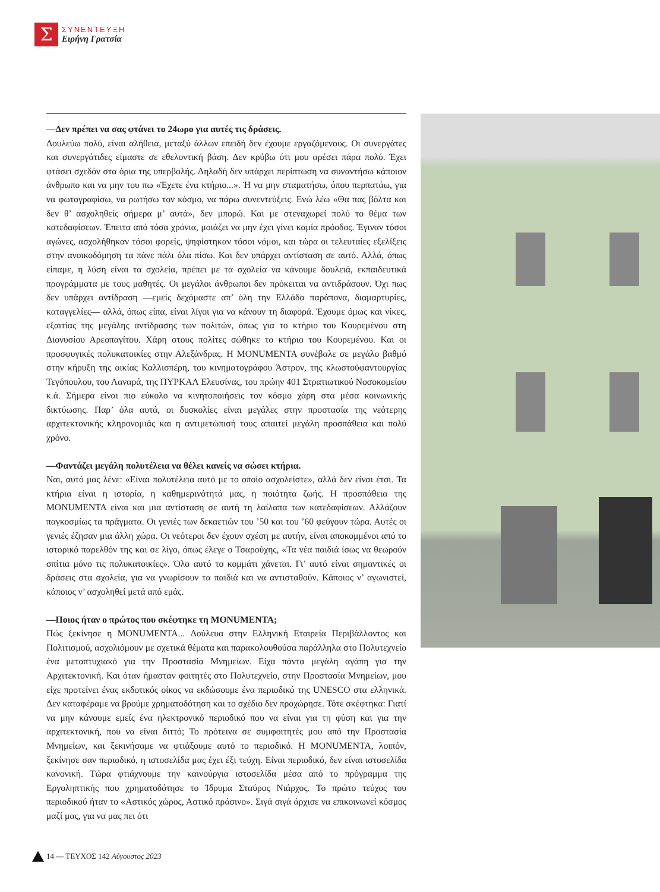Σ
ΣΥΝΕΝΤΕΥΞΗ
Ειρήνη Γρατσία
—Δεν πρέπει να σας φτάνει το 24ωρο για αυτές τις δράσεις.
Δουλεύω πολύ, είναι αλήθεια, μεταξύ άλλων επειδή δεν έχουμε εργαζόμενους. Οι συνεργάτες και συνεργάτιδες είμαστε σε εθελοντική βάση. Δεν κρύβω ότι μου αρέσει πάρα πολύ. Έχει φτάσει σχεδόν στα όρια της υπερβολής. Δηλαδή δεν υπάρχει περίπτωση να συναντήσω κάποιον άνθρωπο και να μην του πω «Έχετε ένα κτήριο...». Ή να μην σταματήσω, όπου περπατάω, για να φωτογραφίσω, να ρωτήσω τον κόσμο, να πάρω συνεντεύξεις. Ενώ λέω «Θα πας βόλτα και δεν θ’ ασχοληθείς σήμερα μ’ αυτά», δεν μπορώ. Και με στεναχωρεί πολύ το θέμα των κατεδαφίσεων. Έπειτα από τόσα χρόνια, μοιάζει να μην έχει γίνει καμία πρόοδος. Έγιναν τόσοι αγώνες, ασχολήθηκαν τόσοι φορείς, ψηφίστηκαν τόσοι νόμοι, και τώρα οι τελευταίες εξελίξεις στην ανοικοδόμηση τα πάνε πάλι όλα πίσω. Και δεν υπάρχει αντίσταση σε αυτό. Αλλά, όπως είπαμε, η λύση είναι τα σχολεία, πρέπει με τα σχολεία να κάνουμε δουλειά, εκπαιδευτικά προγράμματα με τους μαθητές. Οι μεγάλοι άνθρωποι δεν πρόκειται να αντιδράσουν. Όχι πως δεν υπάρχει αντίδραση —εμείς δεχόμαστε απ’ όλη την Ελλάδα παράπονα, διαμαρτυρίες, καταγγελίες— αλλά, όπως είπα, είναι λίγοι για να κάνουν τη διαφορά. Έχουμε όμως και νίκες, εξαιτίας της μεγάλης αντίδρασης των πολιτών, όπως για το κτήριο του Κουρεμένου στη Διονυσίου Αρεοπαγίτου. Χάρη στους πολίτες σώθηκε το κτήριο του Κουρεμένου. Και οι προσφυγικές πολυκατοικίες στην Αλεξάνδρας. Η MONUMENTA συνέβαλε σε μεγάλο βαθμό στην κήρυξη της οικίας Καλλισπέρη, του κινηματογράφου Άστρον, της κλωστοϋφαντουργίας Τεγόπουλου, του Λαναρά, της ΠΥΡΚΑΛ Ελευσίνας, του πρώην 401 Στρατιωτικού Νοσοκομείου κ.ά. Σήμερα είναι πιο εύκολο να κινητοποιήσεις τον κόσμο χάρη στα μέσα κοινωνικής δικτύωσης. Παρ’ όλα αυτά, οι δυσκολίες είναι μεγάλες στην προστασία της νεότερης αρχιτεκτονικής κληρονομιάς και η αντιμετώπισή τους απαιτεί μεγάλη προσπάθεια και πολύ χρόνο.
—Φαντάζει μεγάλη πολυτέλεια να θέλει κανείς να σώσει κτήρια.
Ναι, αυτό μας λένε: «Είναι πολυτέλεια αυτό με το οποίο ασχολείστε», αλλά δεν είναι έτσι. Τα κτήρια είναι η ιστορία, η καθημερινότητά μας, η ποιότητα ζωής. Η προσπάθεια της MONUMENTA είναι και μια αντίσταση σε αυτή τη λαίλαπα των κατεδαφίσεων. Αλλάζουν παγκοσμίως τα πράγματα. Οι γενιές των δεκαετιών του ’50 και του ’60 φεύγουν τώρα. Αυτές οι γενιές έζησαν μια άλλη χώρα. Οι νεότεροι δεν έχουν σχέση με αυτήν, είναι αποκομμένοι από το ιστορικό παρελθόν της και σε λίγο, όπως έλεγε ο Τσαρούχης, «Τα νέα παιδιά ίσως να θεωρούν σπίτια μόνο τις πολυκατοικίες». Όλο αυτό το κομμάτι χάνεται. Γι’ αυτό είναι σημαντικές οι δράσεις στα σχολεία, για να γνωρίσουν τα παιδιά και να αντισταθούν. Κάποιος ν’ αγωνιστεί, κάποιος ν’ ασχοληθεί μετά από εμάς.
—Ποιος ήταν ο πρώτος που σκέφτηκε τη MONUMENTA;
Πώς ξεκίνησε η MONUMENTA... Δούλευα στην Ελληνική Εταιρεία Περιβάλλοντος και Πολιτισμού, ασχολιόμουν με σχετικά θέματα και παρακολουθούσα παράλληλα στο Πολυτεχνείο ένα μεταπτυχιακό για την Προστασία Μνημείων. Είχα πάντα μεγάλη αγάπη για την Αρχιτεκτονική. Και όταν ήμασταν φοιτητές στο Πολυτεχνείο, στην Προστασία Μνημείων, μου είχε προτείνει ένας εκδοτικός οίκος να εκδώσουμε ένα περιοδικό της UNESCO στα ελληνικά. Δεν καταφέραμε να βρούμε χρηματοδότηση και το σχέδιο δεν προχώρησε. Τότε σκέφτηκα: Γιατί να μην κάνουμε εμείς ένα ηλεκτρονικό περιοδικό που να είναι για τη φύση και για την αρχιτεκτονική, που να είναι διττό; Το πρότεινα σε συμφοιτητές μου από την Προστασία Μνημείων, και ξεκινήσαμε να φτιάξουμε αυτό το περιοδικό. Η MONUMENTA, λοιπόν, ξεκίνησε σαν περιοδικό, η ιστοσελίδα μας έχει έξι τεύχη. Είναι περιοδικό, δεν είναι ιστοσελίδα κανονική. Τώρα φτιάχνουμε την καινούργια ιστοσελίδα μέσα από το πρόγραμμα της Εργοληπτικής που χρηματοδότησε το Ίδρυμα Σταύρος Νιάρχος. Το πρώτο τεύχος του περιοδικού ήταν το «Αστικός χώρος, Αστικό πράσινο». Σιγά σιγά άρχισε να επικοινωνεί κόσμος μαζί μας, για να μας πει ότι
14 — ΤΕΥΧΟΣ 142 Αύγουστος 2023